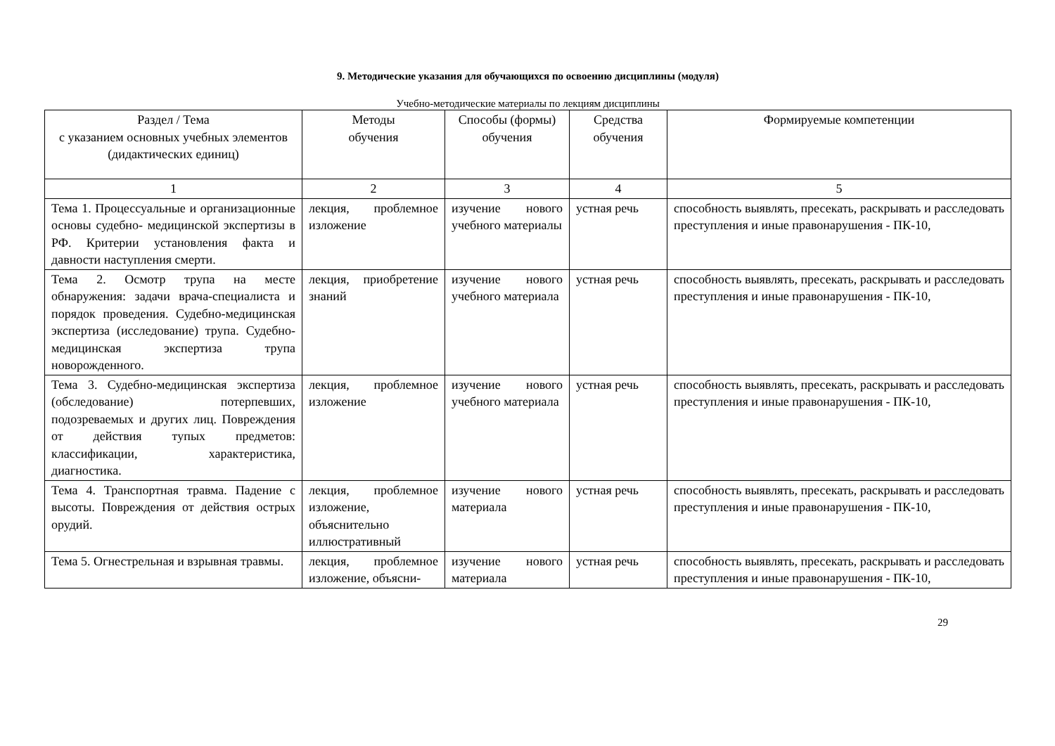9. Методические указания для обучающихся по освоению дисциплины (модуля)
Учебно-методические материалы по лекциям дисциплины
| Раздел / Тема с указанием основных учебных элементов (дидактических единиц) | Методы обучения | Способы (формы) обучения | Средства обучения | Формируемые компетенции |
| --- | --- | --- | --- | --- |
| 1 | 2 | 3 | 4 | 5 |
| Тема 1. Процессуальные и организационные основы судебно- медицинской экспертизы в РФ. Критерии установления факта и давности наступления смерти. | лекция, проблемное изложение | изучение нового учебного материалы | устная речь | способность выявлять, пресекать, раскрывать и расследовать преступления и иные правонарушения - ПК-10, |
| Тема 2. Осмотр трупа на месте обнаружения: задачи врача-специалиста и порядок проведения. Судебно-медицинская экспертиза (исследование) трупа. Судебно-медицинская экспертиза трупа новорожденного. | лекция, приобретение знаний | изучение нового учебного материала | устная речь | способность выявлять, пресекать, раскрывать и расследовать преступления и иные правонарушения - ПК-10, |
| Тема 3. Судебно-медицинская экспертиза (обследование) потерпевших, подозреваемых и других лиц. Повреждения от действия тупых предметов: классификации, характеристика, диагностика. | лекция, проблемное изложение | изучение нового учебного материала | устная речь | способность выявлять, пресекать, раскрывать и расследовать преступления и иные правонарушения - ПК-10, |
| Тема 4. Транспортная травма. Падение с высоты. Повреждения от действия острых орудий. | лекция, проблемное изложение, объяснительно иллюстративный | изучение нового материала | устная речь | способность выявлять, пресекать, раскрывать и расследовать преступления и иные правонарушения - ПК-10, |
| Тема 5. Огнестрельная и взрывная травмы. | лекция, проблемное изложение, объясни- | изучение нового материала | устная речь | способность выявлять, пресекать, раскрывать и расследовать преступления и иные правонарушения - ПК-10, |
29